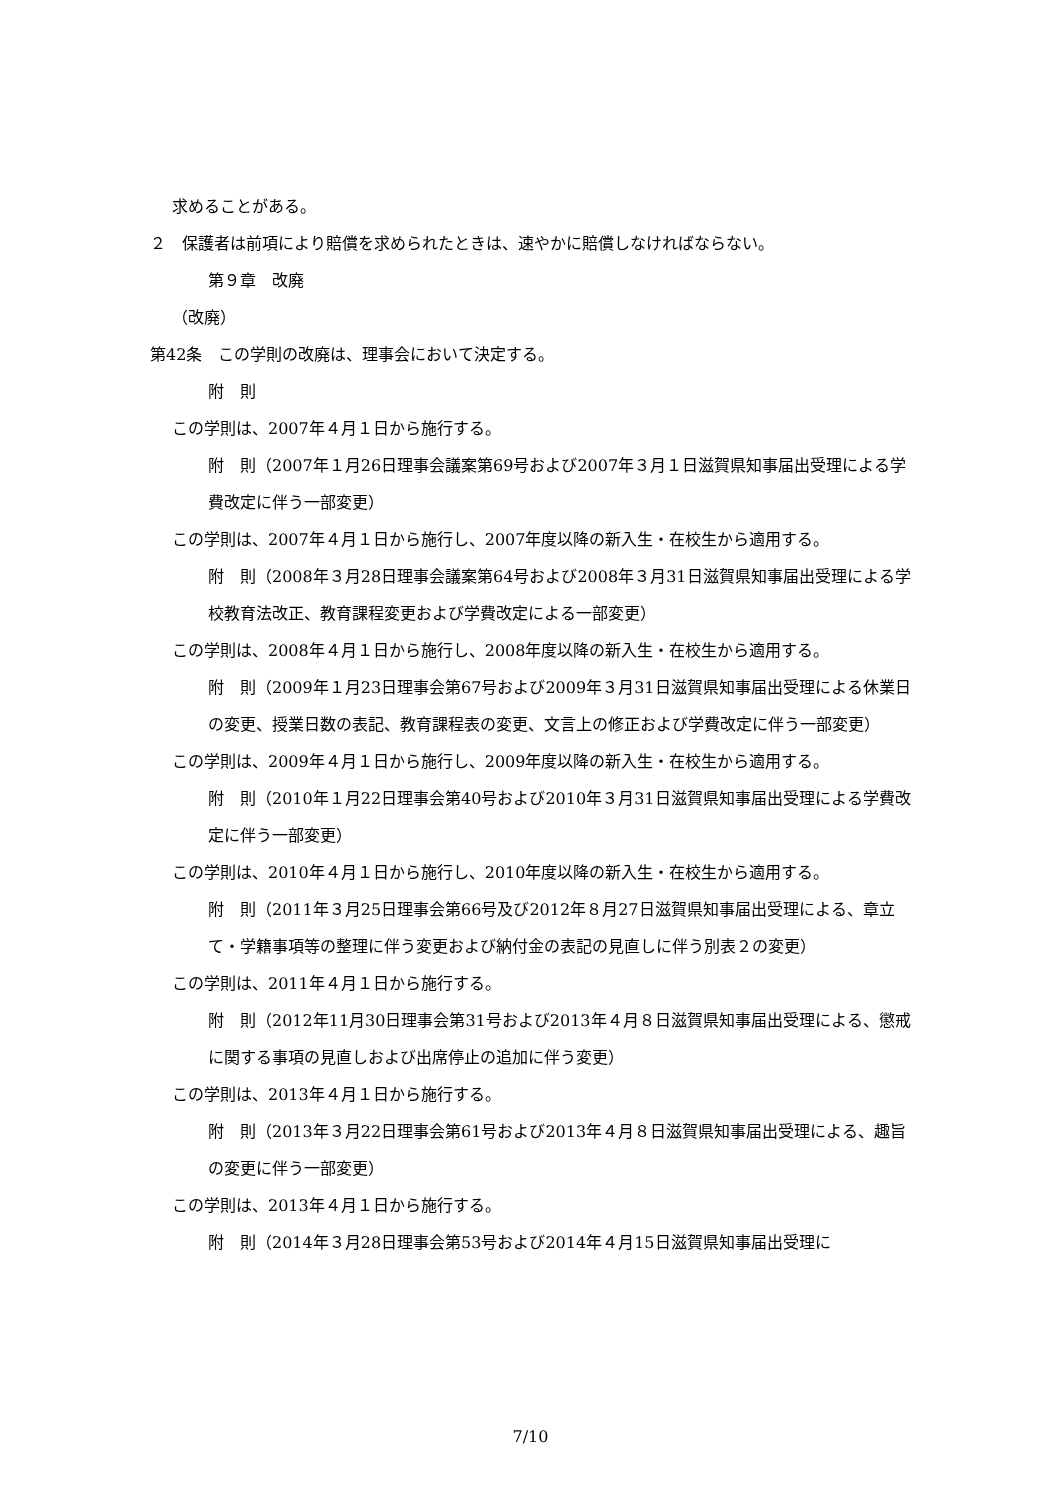求めることがある。
２　保護者は前項により賠償を求められたときは、速やかに賠償しなければならない。
第９章　改廃
（改廃）
第42条　この学則の改廃は、理事会において決定する。
附　則
この学則は、2007年４月１日から施行する。
附　則（2007年１月26日理事会議案第69号および2007年３月１日滋賀県知事届出受理による学費改定に伴う一部変更）
この学則は、2007年４月１日から施行し、2007年度以降の新入生・在校生から適用する。
附　則（2008年３月28日理事会議案第64号および2008年３月31日滋賀県知事届出受理による学校教育法改正、教育課程変更および学費改定による一部変更）
この学則は、2008年４月１日から施行し、2008年度以降の新入生・在校生から適用する。
附　則（2009年１月23日理事会第67号および2009年３月31日滋賀県知事届出受理による休業日の変更、授業日数の表記、教育課程表の変更、文言上の修正および学費改定に伴う一部変更）
この学則は、2009年４月１日から施行し、2009年度以降の新入生・在校生から適用する。
附　則（2010年１月22日理事会第40号および2010年３月31日滋賀県知事届出受理による学費改定に伴う一部変更）
この学則は、2010年４月１日から施行し、2010年度以降の新入生・在校生から適用する。
附　則（2011年３月25日理事会第66号及び2012年８月27日滋賀県知事届出受理による、章立て・学籍事項等の整理に伴う変更および納付金の表記の見直しに伴う別表２の変更）
この学則は、2011年４月１日から施行する。
附　則（2012年11月30日理事会第31号および2013年４月８日滋賀県知事届出受理による、懲戒に関する事項の見直しおよび出席停止の追加に伴う変更）
この学則は、2013年４月１日から施行する。
附　則（2013年３月22日理事会第61号および2013年４月８日滋賀県知事届出受理による、趣旨の変更に伴う一部変更）
この学則は、2013年４月１日から施行する。
附　則（2014年３月28日理事会第53号および2014年４月15日滋賀県知事届出受理に
7/10